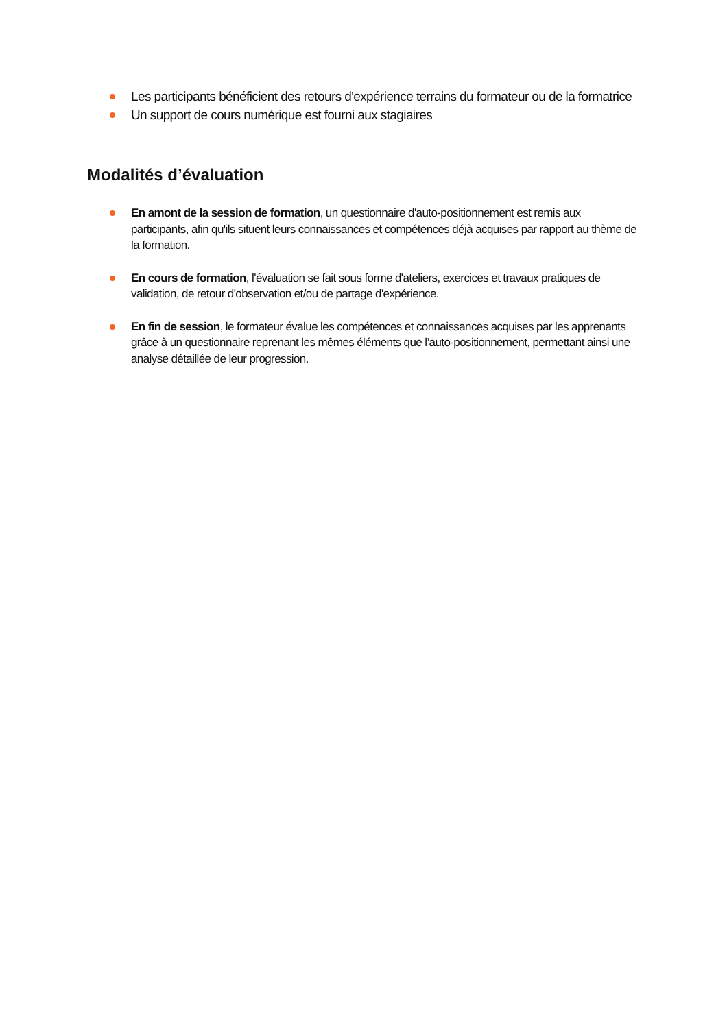Les participants bénéficient des retours d'expérience terrains du formateur ou de la formatrice
Un support de cours numérique est fourni aux stagiaires
Modalités d’évaluation
En amont de la session de formation, un questionnaire d'auto-positionnement est remis aux participants, afin qu'ils situent leurs connaissances et compétences déjà acquises par rapport au thème de la formation.
En cours de formation, l'évaluation se fait sous forme d'ateliers, exercices et travaux pratiques de validation, de retour d'observation et/ou de partage d'expérience.
En fin de session, le formateur évalue les compétences et connaissances acquises par les apprenants grâce à un questionnaire reprenant les mêmes éléments que l’auto-positionnement, permettant ainsi une analyse détaillée de leur progression.